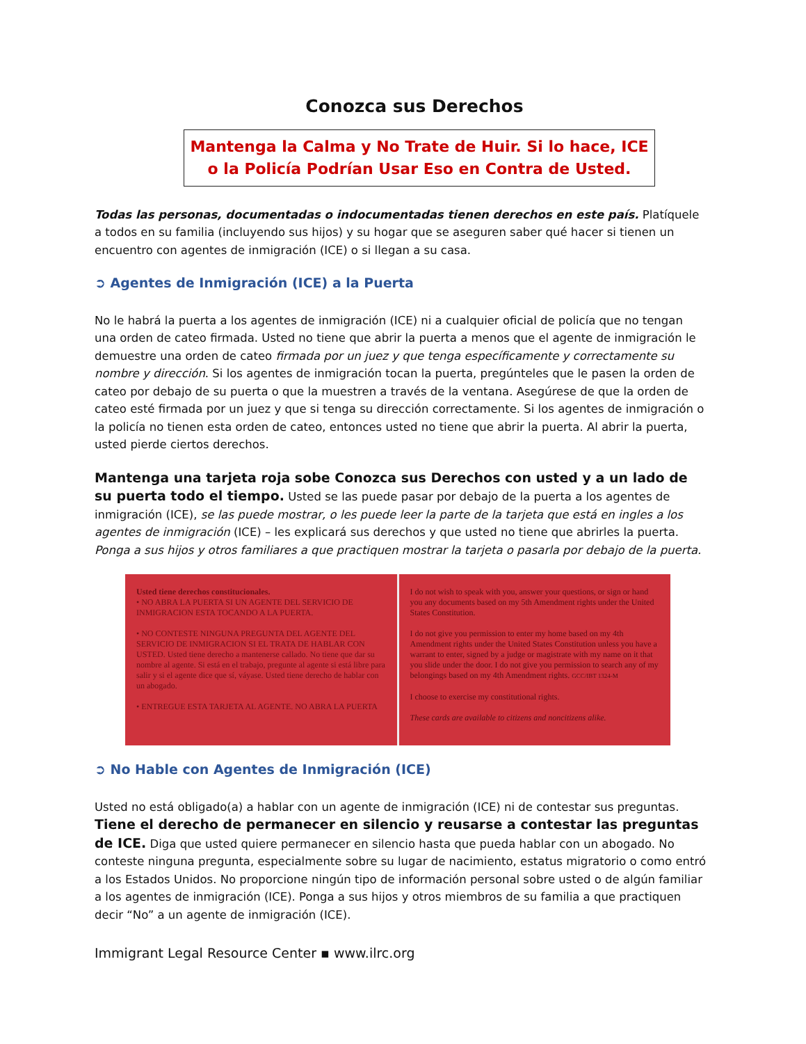Conozca sus Derechos
Mantenga la Calma y No Trate de Huir. Si lo hace, ICE o la Policía Podrían Usar Eso en Contra de Usted.
Todas las personas, documentadas o indocumentadas tienen derechos en este país. Platíquele a todos en su familia (incluyendo sus hijos) y su hogar que se aseguren saber qué hacer si tienen un encuentro con agentes de inmigración (ICE) o si llegan a su casa.
➲ Agentes de Inmigración (ICE) a la Puerta
No le habrá la puerta a los agentes de inmigración (ICE) ni a cualquier oficial de policía que no tengan una orden de cateo firmada. Usted no tiene que abrir la puerta a menos que el agente de inmigración le demuestre una orden de cateo firmada por un juez y que tenga específicamente y correctamente su nombre y dirección. Si los agentes de inmigración tocan la puerta, pregúnteles que le pasen la orden de cateo por debajo de su puerta o que la muestren a través de la ventana. Asegúrese de que la orden de cateo esté firmada por un juez y que si tenga su dirección correctamente. Si los agentes de inmigración o la policía no tienen esta orden de cateo, entonces usted no tiene que abrir la puerta. Al abrir la puerta, usted pierde ciertos derechos.
Mantenga una tarjeta roja sobe Conozca sus Derechos con usted y a un lado de su puerta todo el tiempo. Usted se las puede pasar por debajo de la puerta a los agentes de inmigración (ICE), se las puede mostrar, o les puede leer la parte de la tarjeta que está en ingles a los agentes de inmigración (ICE) – les explicará sus derechos y que usted no tiene que abrirles la puerta. Ponga a sus hijos y otros familiares a que practiquen mostrar la tarjeta o pasarla por debajo de la puerta.
Usted tiene derechos constitucionales.
• NO ABRA LA PUERTA SI UN AGENTE DEL SERVICIO DE INMIGRACION ESTA TOCANDO A LA PUERTA.
• NO CONTESTE NINGUNA PREGUNTA DEL AGENTE DEL SERVICIO DE INMIGRACION SI EL TRATA DE HABLAR CON USTED. Usted tiene derecho a mantenerse callado. No tiene que dar su nombre al agente. Si está en el trabajo, pregunte al agente si está libre para salir y si el agente dice que sí, váyase. Usted tiene derecho de hablar con un abogado.
• ENTREGUE ESTA TARJETA AL AGENTE. NO ABRA LA PUERTA
I do not wish to speak with you, answer your questions, or sign or hand you any documents based on my 5th Amendment rights under the United States Constitution.
I do not give you permission to enter my home based on my 4th Amendment rights under the United States Constitution unless you have a warrant to enter, signed by a judge or magistrate with my name on it that you slide under the door. I do not give you permission to search any of my belongings based on my 4th Amendment rights. GCC/IBT 1324-M
I choose to exercise my constitutional rights.
These cards are available to citizens and noncitizens alike.
➲ No Hable con Agentes de Inmigración (ICE)
Usted no está obligado(a) a hablar con un agente de inmigración (ICE) ni de contestar sus preguntas. Tiene el derecho de permanecer en silencio y reusarse a contestar las preguntas de ICE. Diga que usted quiere permanecer en silencio hasta que pueda hablar con un abogado. No conteste ninguna pregunta, especialmente sobre su lugar de nacimiento, estatus migratorio o como entró a los Estados Unidos. No proporcione ningún tipo de información personal sobre usted o de algún familiar a los agentes de inmigración (ICE). Ponga a sus hijos y otros miembros de su familia a que practiquen decir “No” a un agente de inmigración (ICE).
Immigrant Legal Resource Center ▪ www.ilrc.org